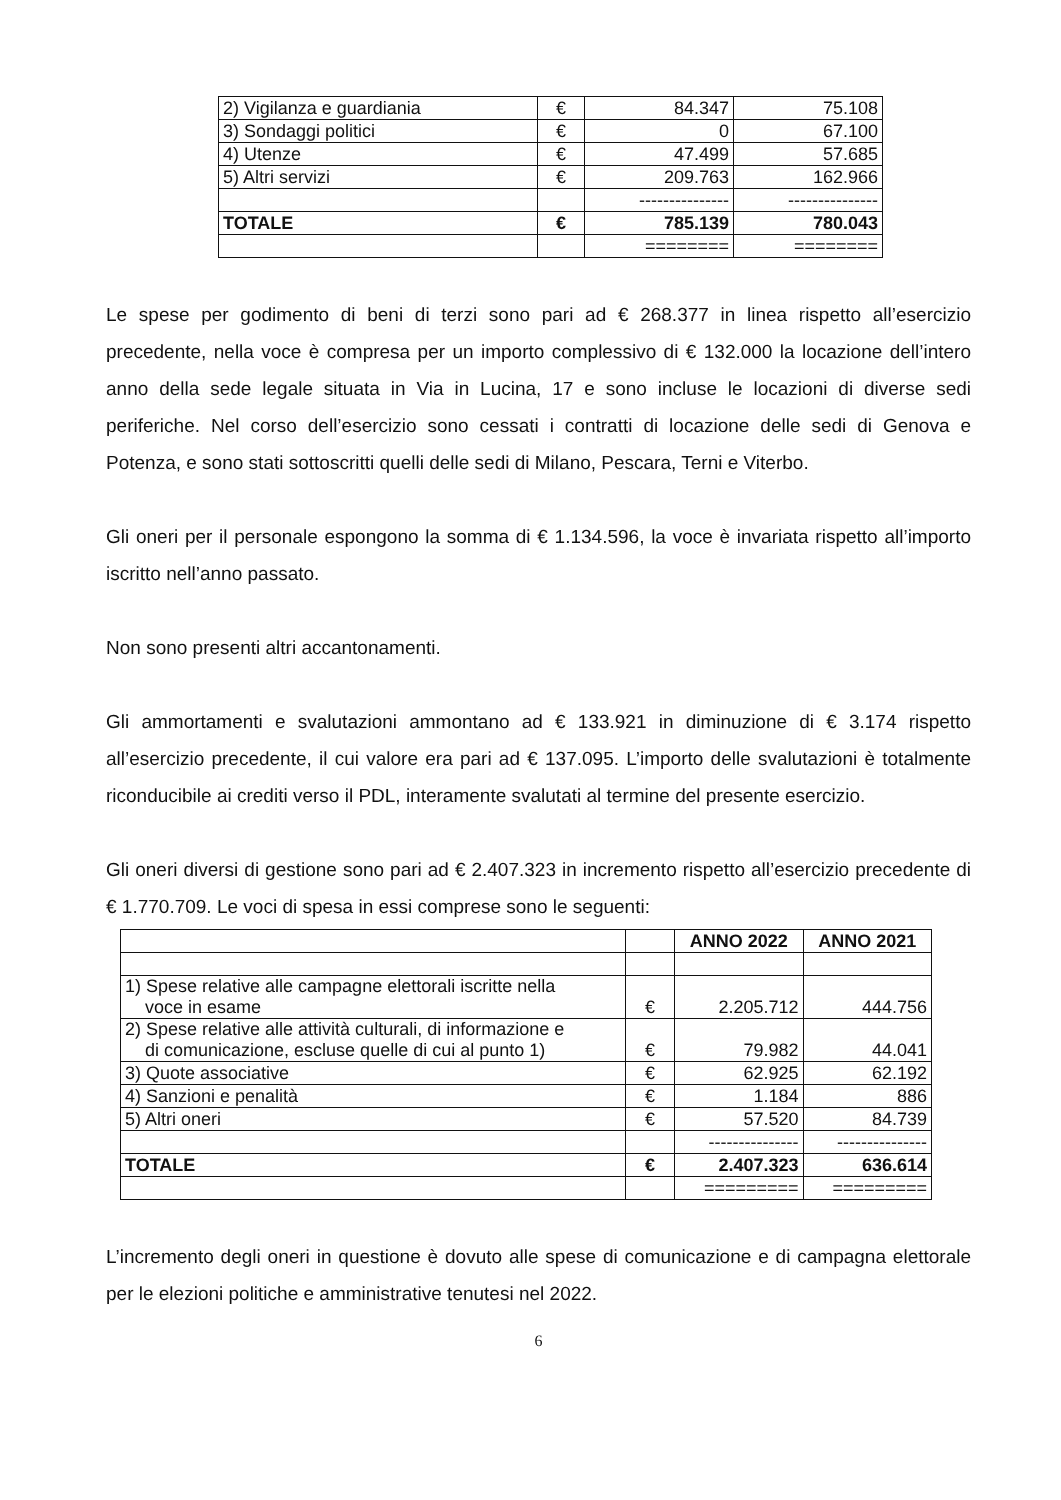| 2) Vigilanza e guardiania | € | 84.347 | 75.108 |
| 3) Sondaggi politici | € | 0 | 67.100 |
| 4) Utenze | € | 47.499 | 57.685 |
| 5) Altri servizi | € | 209.763 | 162.966 |
| | | --------------- | --------------- |
| TOTALE | € | 785.139 | 780.043 |
| | | ======== | ======== |
Le spese per godimento di beni di terzi sono pari ad € 268.377 in linea rispetto all’esercizio precedente, nella voce è compresa per un importo complessivo di € 132.000 la locazione dell’intero anno della sede legale situata in Via in Lucina, 17 e sono incluse le locazioni di diverse sedi periferiche. Nel corso dell’esercizio sono cessati i contratti di locazione delle sedi di Genova e Potenza, e sono stati sottoscritti quelli delle sedi di Milano, Pescara, Terni e Viterbo.
Gli oneri per il personale espongono la somma di € 1.134.596, la voce è invariata rispetto all’importo iscritto nell’anno passato.
Non sono presenti altri accantonamenti.
Gli ammortamenti e svalutazioni ammontano ad € 133.921 in diminuzione di € 3.174 rispetto all’esercizio precedente, il cui valore era pari ad € 137.095. L’importo delle svalutazioni è totalmente riconducibile ai crediti verso il PDL, interamente svalutati al termine del presente esercizio.
Gli oneri diversi di gestione sono pari ad € 2.407.323 in incremento rispetto all’esercizio precedente di € 1.770.709. Le voci di spesa in essi comprese sono le seguenti:
| | | ANNO 2022 | ANNO 2021 |
| 1) Spese relative alle campagne elettorali iscritte nella voce in esame | € | 2.205.712 | 444.756 |
| 2) Spese relative alle attività culturali, di informazione e di comunicazione, escluse quelle di cui al punto 1) | € | 79.982 | 44.041 |
| 3) Quote associative | € | 62.925 | 62.192 |
| 4) Sanzioni e penalità | € | 1.184 | 886 |
| 5) Altri oneri | € | 57.520 | 84.739 |
| | | --------------- | --------------- |
| TOTALE | € | 2.407.323 | 636.614 |
| | | ========= | ========= |
L’incremento degli oneri in questione è dovuto alle spese di comunicazione e di campagna elettorale per le elezioni politiche e amministrative tenutesi nel 2022.
6